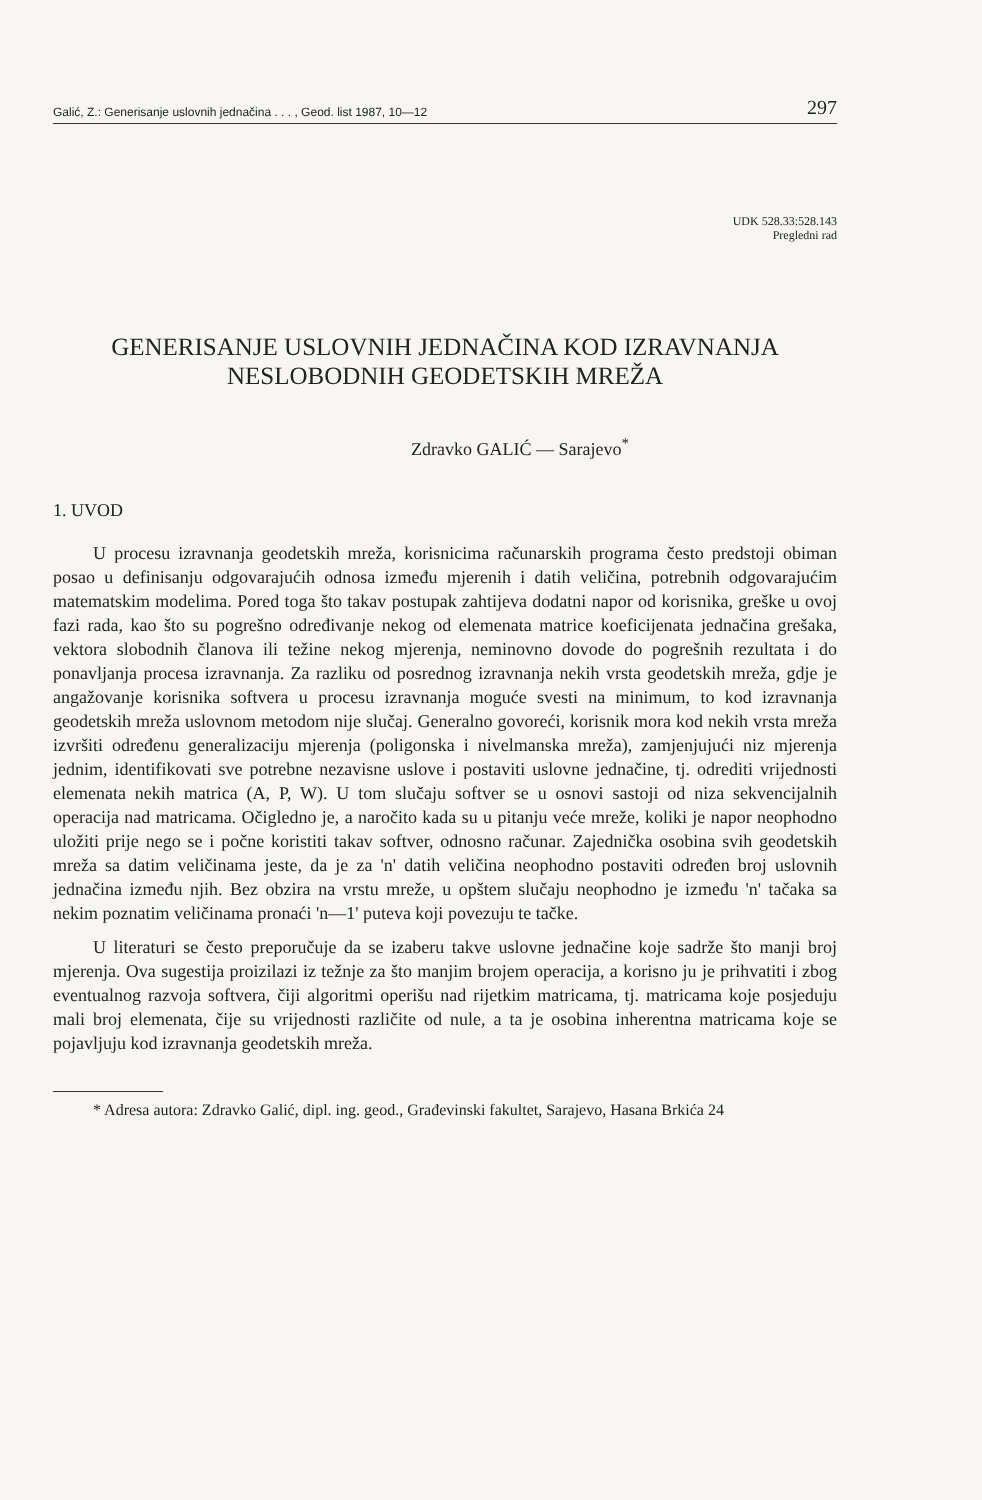Galić, Z.: Generisanje uslovnih jednačina . . . , Geod. list 1987, 10—12 297
UDK 528.33:528.143
Pregledni rad
GENERISANJE USLOVNIH JEDNAČINA KOD IZRAVNANJA
NESLOBODNIH GEODETSKIH MREŽA
Zdravko GALIĆ — Sarajevo<sup>*</sup>
1. UVOD
U procesu izravnanja geodetskih mreža, korisnicima računarskih programa često predstoji obiman posao u definisanju odgovarajućih odnosa između mjerenih i datih veličina, potrebnih odgovarajućim matematskim modelima. Pored toga što takav postupak zahtijeva dodatni napor od korisnika, greške u ovoj fazi rada, kao što su pogrešno određivanje nekog od elemenata matrice koeficijenata jednačina grešaka, vektora slobodnih članova ili težine nekog mjerenja, neminovno dovode do pogrešnih rezultata i do ponavljanja procesa izravnanja. Za razliku od posrednog izravnanja nekih vrsta geodetskih mreža, gdje je angažovanje korisnika softvera u procesu izravnanja moguće svesti na minimum, to kod izravnanja geodetskih mreža uslovnom metodom nije slučaj. Generalno govoreći, korisnik mora kod nekih vrsta mreža izvršiti određenu generalizaciju mjerenja (poligonska i nivelmanska mreža), zamjenjujući niz mjerenja jednim, identifikovati sve potrebne nezavisne uslove i postaviti uslovne jednačine, tj. odrediti vrijednosti elemenata nekih matrica (A, P, W). U tom slučaju softver se u osnovi sastoji od niza sekvencijalnih operacija nad matricama. Očigledno je, a naročito kada su u pitanju veće mreže, koliki je napor neophodno uložiti prije nego se i počne koristiti takav softver, odnosno računar. Zajednička osobina svih geodetskih mreža sa datim veličinama jeste, da je za 'n' datih veličina neophodno postaviti određen broj uslovnih jednačina između njih. Bez obzira na vrstu mreže, u opštem slučaju neophodno je između 'n' tačaka sa nekim poznatim veličinama pronaći 'n—1' puteva koji povezuju te tačke.
U literaturi se često preporučuje da se izaberu takve uslovne jednačine koje sadrže što manji broj mjerenja. Ova sugestija proizilazi iz težnje za što manjim brojem operacija, a korisno ju je prihvatiti i zbog eventualnog razvoja softvera, čiji algoritmi operišu nad rijetkim matricama, tj. matricama koje posjeduju mali broj elemenata, čije su vrijednosti različite od nule, a ta je osobina inherentna matricama koje se pojavljuju kod izravnanja geodetskih mreža.
* Adresa autora: Zdravko Galić, dipl. ing. geod., Građevinski fakultet, Sarajevo, Hasana Brkića 24